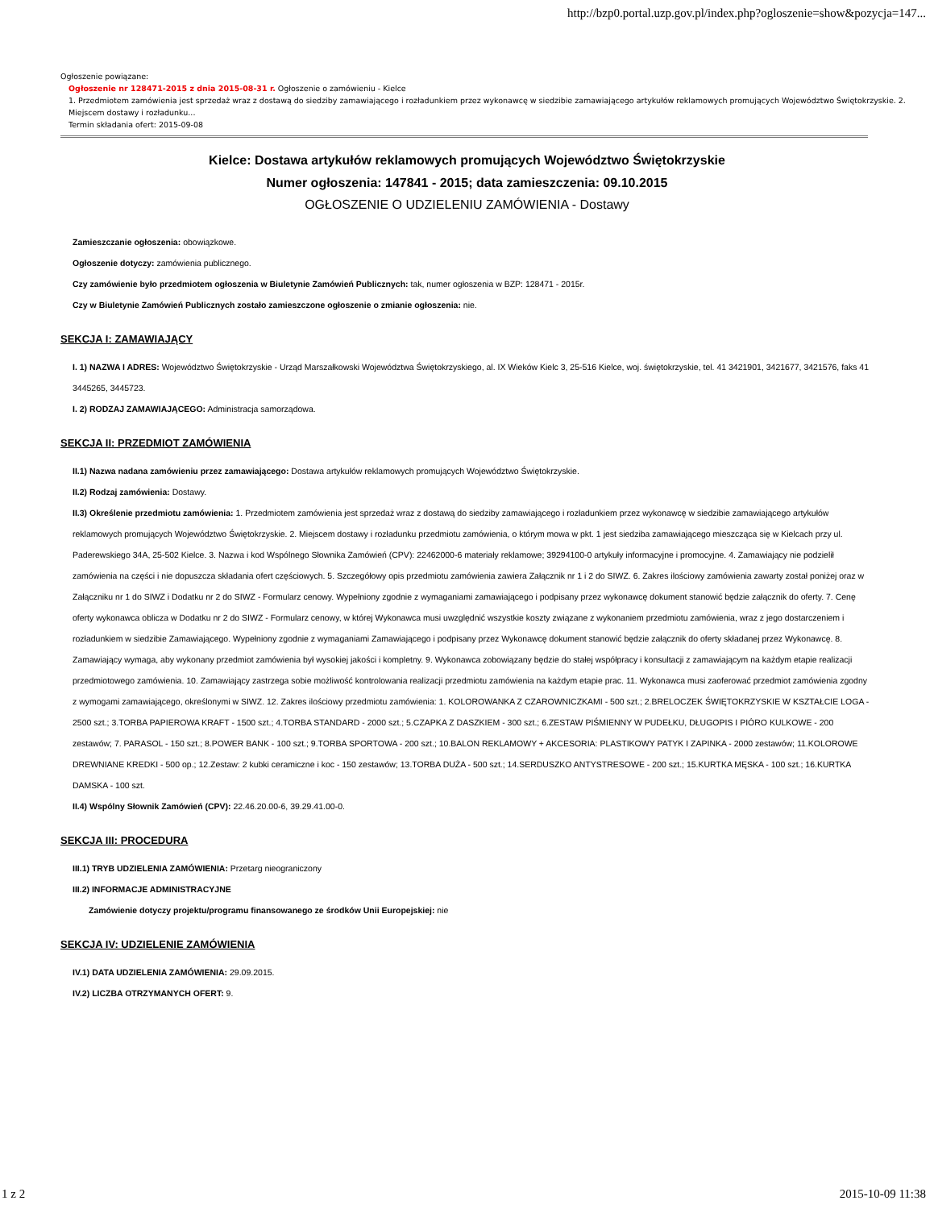http://bzp0.portal.uzp.gov.pl/index.php?ogloszenie=show&pozycja=147...
Ogłoszenie powiązane:
Ogłoszenie nr 128471-2015 z dnia 2015-08-31 r. Ogłoszenie o zamówieniu - Kielce
1. Przedmiotem zamówienia jest sprzedaż wraz z dostawą do siedziby zamawiającego i rozładunkiem przez wykonawcę w siedzibie zamawiającego artykułów reklamowych promujących Województwo Świętokrzyskie. 2. Miejscem dostawy i rozładunku...
Termin składania ofert: 2015-09-08
Kielce: Dostawa artykułów reklamowych promujących Województwo Świętokrzyskie
Numer ogłoszenia: 147841 - 2015; data zamieszczenia: 09.10.2015
OGŁOSZENIE O UDZIELENIU ZAMÓWIENIA - Dostawy
Zamieszczanie ogłoszenia: obowiązkowe.
Ogłoszenie dotyczy: zamówienia publicznego.
Czy zamówienie było przedmiotem ogłoszenia w Biuletynie Zamówień Publicznych: tak, numer ogłoszenia w BZP: 128471 - 2015r.
Czy w Biuletynie Zamówień Publicznych zostało zamieszczone ogłoszenie o zmianie ogłoszenia: nie.
SEKCJA I: ZAMAWIAJĄCY
I. 1) NAZWA I ADRES: Województwo Świętokrzyskie - Urząd Marszałkowski Województwa Świętokrzyskiego, al. IX Wieków Kielc 3, 25-516 Kielce, woj. świętokrzyskie, tel. 41 3421901, 3421677, 3421576, faks 41 3445265, 3445723.
I. 2) RODZAJ ZAMAWIAJĄCEGO: Administracja samorządowa.
SEKCJA II: PRZEDMIOT ZAMÓWIENIA
II.1) Nazwa nadana zamówieniu przez zamawiającego: Dostawa artykułów reklamowych promujących Województwo Świętokrzyskie.
II.2) Rodzaj zamówienia: Dostawy.
II.3) Określenie przedmiotu zamówienia: 1. Przedmiotem zamówienia jest sprzedaż wraz z dostawą do siedziby zamawiającego i rozładunkiem przez wykonawcę w siedzibie zamawiającego artykułów reklamowych promujących Województwo Świętokrzyskie. 2. Miejscem dostawy i rozładunku przedmiotu zamówienia, o którym mowa w pkt. 1 jest siedziba zamawiającego mieszcząca się w Kielcach przy ul. Paderewskiego 34A, 25-502 Kielce. 3. Nazwa i kod Wspólnego Słownika Zamówień (CPV): 22462000-6 materiały reklamowe; 39294100-0 artykuły informacyjne i promocyjne. 4. Zamawiający nie podzielił zamówienia na części i nie dopuszcza składania ofert częściowych. 5. Szczegółowy opis przedmiotu zamówienia zawiera Załącznik nr 1 i 2 do SIWZ. 6. Zakres ilościowy zamówienia zawarty został poniżej oraz w Załączniku nr 1 do SIWZ i Dodatku nr 2 do SIWZ - Formularz cenowy. Wypełniony zgodnie z wymaganiami zamawiającego i podpisany przez wykonawcę dokument stanowić będzie załącznik do oferty. 7. Cenę oferty wykonawca oblicza w Dodatku nr 2 do SIWZ - Formularz cenowy, w której Wykonawca musi uwzględnić wszystkie koszty związane z wykonaniem przedmiotu zamówienia, wraz z jego dostarczeniem i rozładunkiem w siedzibie Zamawiającego. Wypełniony zgodnie z wymaganiami Zamawiającego i podpisany przez Wykonawcę dokument stanowić będzie załącznik do oferty składanej przez Wykonawcę. 8. Zamawiający wymaga, aby wykonany przedmiot zamówienia był wysokiej jakości i kompletny. 9. Wykonawca zobowiązany będzie do stałej współpracy i konsultacji z zamawiającym na każdym etapie realizacji przedmiotowego zamówienia. 10. Zamawiający zastrzega sobie możliwość kontrolowania realizacji przedmiotu zamówienia na każdym etapie prac. 11. Wykonawca musi zaoferować przedmiot zamówienia zgodny z wymogami zamawiającego, określonymi w SIWZ. 12. Zakres ilościowy przedmiotu zamówienia: 1. KOLOROWANKA Z CZAROWNICZKAMI - 500 szt.; 2.BRELOCZEK ŚWIĘTOKRZYSKIE W KSZTAŁCIE LOGA - 2500 szt.; 3.TORBA PAPIEROWA KRAFT - 1500 szt.; 4.TORBA STANDARD - 2000 szt.; 5.CZAPKA Z DASZKIEM - 300 szt.; 6.ZESTAW PIŚMIENNY W PUDEŁKU, DŁUGOPIS I PIÓRO KULKOWE - 200 zestawów; 7. PARASOL - 150 szt.; 8.POWER BANK - 100 szt.; 9.TORBA SPORTOWA - 200 szt.; 10.BALON REKLAMOWY + AKCESORIA: PLASTIKOWY PATYK I ZAPINKA - 2000 zestawów; 11.KOLOROWE DREWNIANE KREDKI - 500 op.; 12.Zestaw: 2 kubki ceramiczne i koc - 150 zestawów; 13.TORBA DUŻA - 500 szt.; 14.SERDUSZKO ANTYSTRESOWE - 200 szt.; 15.KURTKA MĘSKA - 100 szt.; 16.KURTKA DAMSKA - 100 szt.
II.4) Wspólny Słownik Zamówień (CPV): 22.46.20.00-6, 39.29.41.00-0.
SEKCJA III: PROCEDURA
III.1) TRYB UDZIELENIA ZAMÓWIENIA: Przetarg nieograniczony
III.2) INFORMACJE ADMINISTRACYJNE
Zamówienie dotyczy projektu/programu finansowanego ze środków Unii Europejskiej: nie
SEKCJA IV: UDZIELENIE ZAMÓWIENIA
IV.1) DATA UDZIELENIA ZAMÓWIENIA: 29.09.2015.
IV.2) LICZBA OTRZYMANYCH OFERT: 9.
1 z 2 2015-10-09 11:38